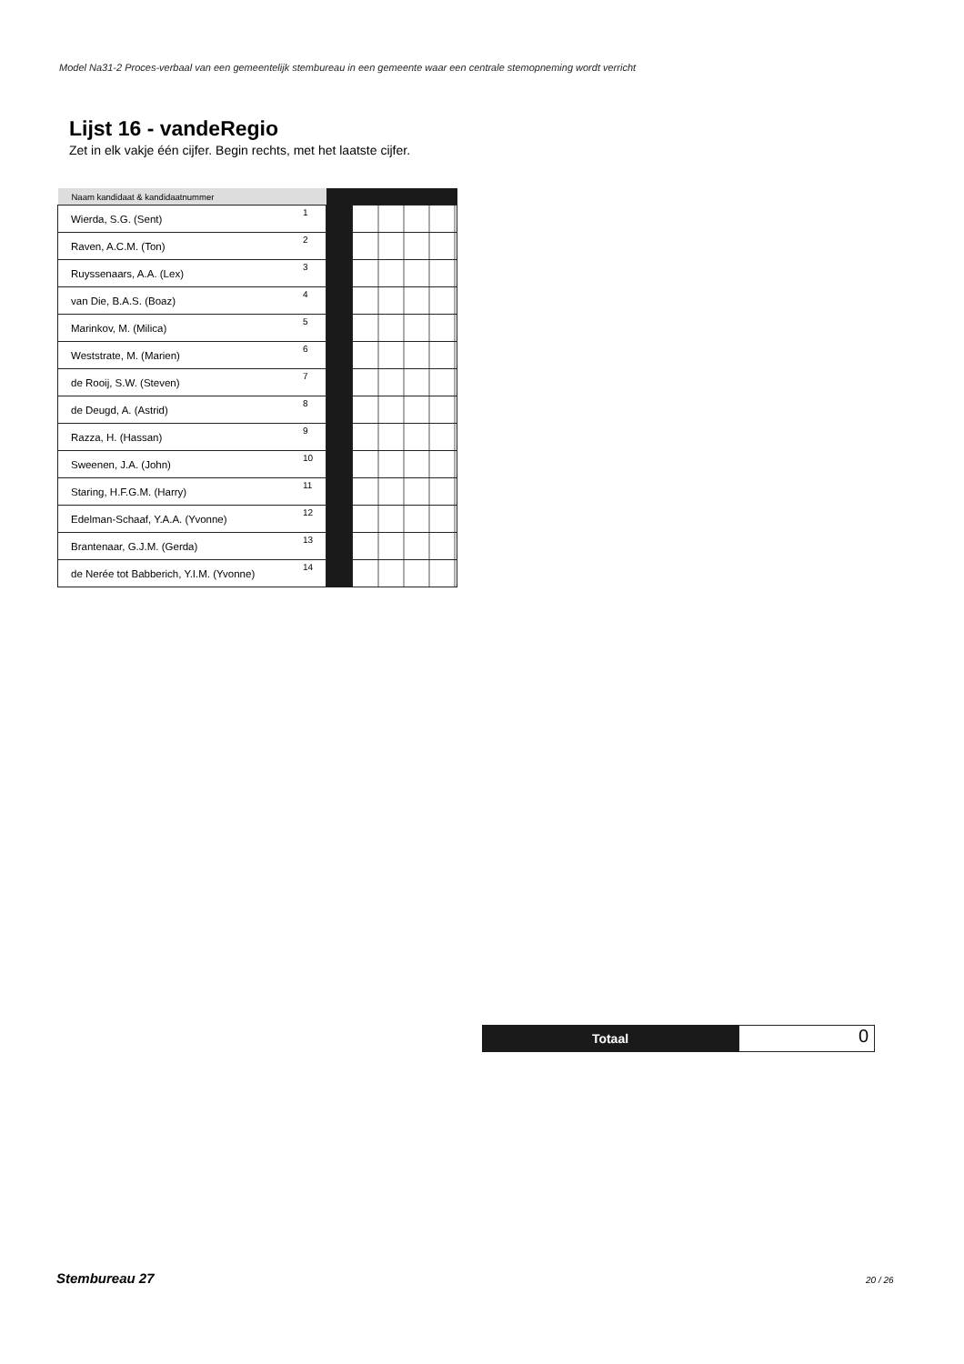Model Na31-2 Proces-verbaal van een gemeentelijk stembureau in een gemeente waar een centrale stemopneming wordt verricht
Lijst 16 - vandeRegio
Zet in elk vakje één cijfer. Begin rechts, met het laatste cijfer.
| Naam kandidaat & kandidaatnummer | | | |
| --- | --- | --- | --- |
| Wierda, S.G. (Sent) | 1 | | |
| Raven, A.C.M. (Ton) | 2 | | |
| Ruyssenaars, A.A. (Lex) | 3 | | |
| van Die, B.A.S. (Boaz) | 4 | | |
| Marinkov, M. (Milica) | 5 | | |
| Weststrate, M. (Marien) | 6 | | |
| de Rooij, S.W. (Steven) | 7 | | |
| de Deugd, A. (Astrid) | 8 | | |
| Razza, H. (Hassan) | 9 | | |
| Sweenen, J.A. (John) | 10 | | |
| Staring, H.F.G.M. (Harry) | 11 | | |
| Edelman-Schaaf, Y.A.A. (Yvonne) | 12 | | |
| Brantenaar, G.J.M. (Gerda) | 13 | | |
| de Nerée tot Babberich, Y.I.M. (Yvonne) | 14 | | |
Totaal
0
Stembureau 27 20 / 26